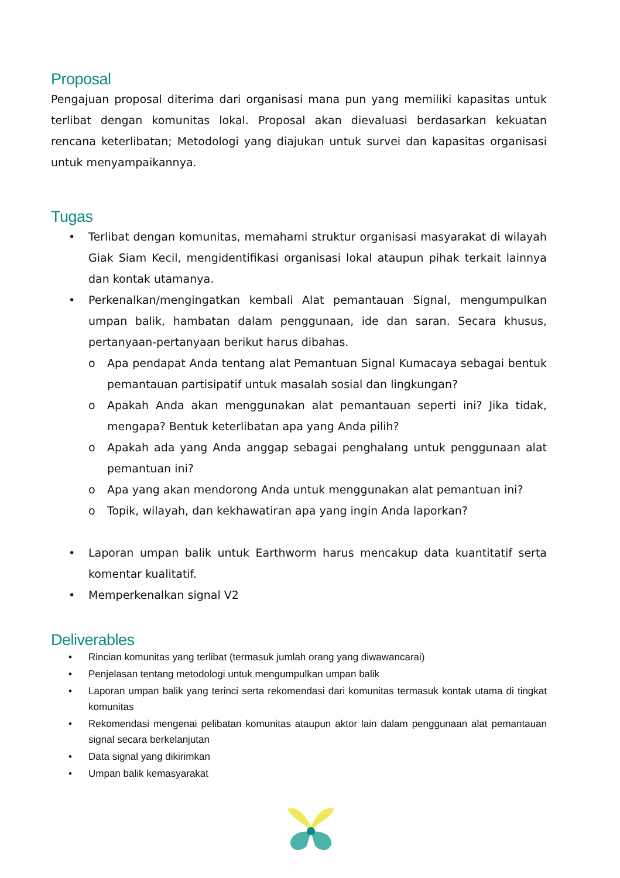Proposal
Pengajuan proposal diterima dari organisasi mana pun yang memiliki kapasitas untuk terlibat dengan komunitas lokal. Proposal akan dievaluasi berdasarkan kekuatan rencana keterlibatan; Metodologi yang diajukan untuk survei dan kapasitas organisasi untuk menyampaikannya.
Tugas
• Terlibat dengan komunitas, memahami struktur organisasi masyarakat di wilayah Giak Siam Kecil, mengidentifikasi organisasi lokal ataupun pihak terkait lainnya dan kontak utamanya.
• Perkenalkan/mengingatkan kembali Alat pemantauan Signal, mengumpulkan umpan balik, hambatan dalam penggunaan, ide dan saran. Secara khusus, pertanyaan-pertanyaan berikut harus dibahas.
o Apa pendapat Anda tentang alat Pemantuan Signal Kumacaya sebagai bentuk pemantauan partisipatif untuk masalah sosial dan lingkungan?
o Apakah Anda akan menggunakan alat pemantauan seperti ini? Jika tidak, mengapa? Bentuk keterlibatan apa yang Anda pilih?
o Apakah ada yang Anda anggap sebagai penghalang untuk penggunaan alat pemantuan ini?
o Apa yang akan mendorong Anda untuk menggunakan alat pemantuan ini?
o Topik, wilayah, dan kekhawatiran apa yang ingin Anda laporkan?
• Laporan umpan balik untuk Earthworm harus mencakup data kuantitatif serta komentar kualitatif.
• Memperkenalkan signal V2
Deliverables
• Rincian komunitas yang terlibat (termasuk jumlah orang yang diwawancarai)
• Penjelasan tentang metodologi untuk mengumpulkan umpan balik
• Laporan umpan balik yang terinci serta rekomendasi dari komunitas termasuk kontak utama di tingkat komunitas
• Rekomendasi mengenai pelibatan komunitas ataupun aktor lain dalam penggunaan alat pemantauan signal secara berkelanjutan
• Data signal yang dikirimkan
• Umpan balik kemasyarakat